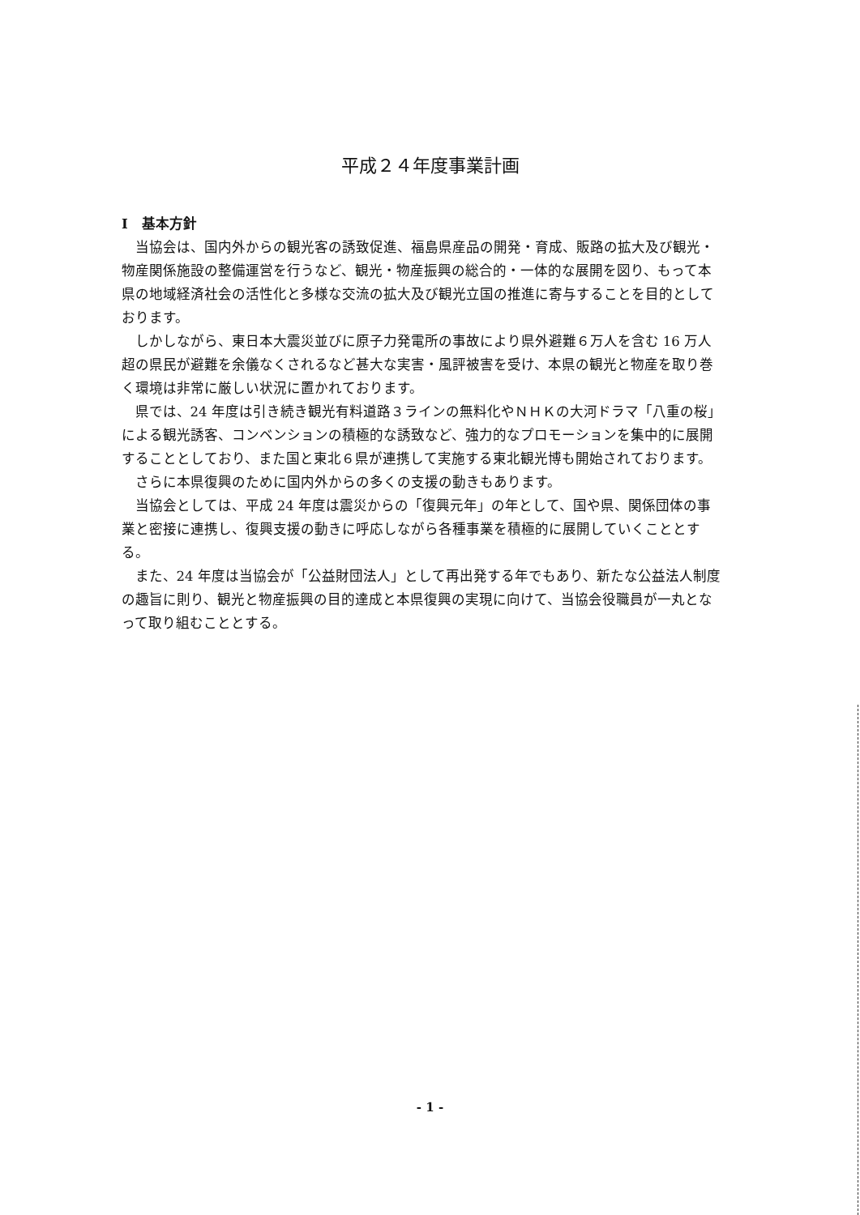平成２４年度事業計画
I　基本方針
当協会は、国内外からの観光客の誘致促進、福島県産品の開発・育成、販路の拡大及び観光・物産関係施設の整備運営を行うなど、観光・物産振興の総合的・一体的な展開を図り、もって本県の地域経済社会の活性化と多様な交流の拡大及び観光立国の推進に寄与することを目的としております。
しかしながら、東日本大震災並びに原子力発電所の事故により県外避難６万人を含む 16 万人超の県民が避難を余儀なくされるなど甚大な実害・風評被害を受け、本県の観光と物産を取り巻く環境は非常に厳しい状況に置かれております。
県では、24 年度は引き続き観光有料道路３ラインの無料化やＮＨＫの大河ドラマ「八重の桜」による観光誘客、コンベンションの積極的な誘致など、強力的なプロモーションを集中的に展開することとしており、また国と東北６県が連携して実施する東北観光博も開始されております。
さらに本県復興のために国内外からの多くの支援の動きもあります。
当協会としては、平成 24 年度は震災からの「復興元年」の年として、国や県、関係団体の事業と密接に連携し、復興支援の動きに呼応しながら各種事業を積極的に展開していくこととする。
また、24 年度は当協会が「公益財団法人」として再出発する年でもあり、新たな公益法人制度の趣旨に則り、観光と物産振興の目的達成と本県復興の実現に向けて、当協会役職員が一丸となって取り組むこととする。
- 1 -